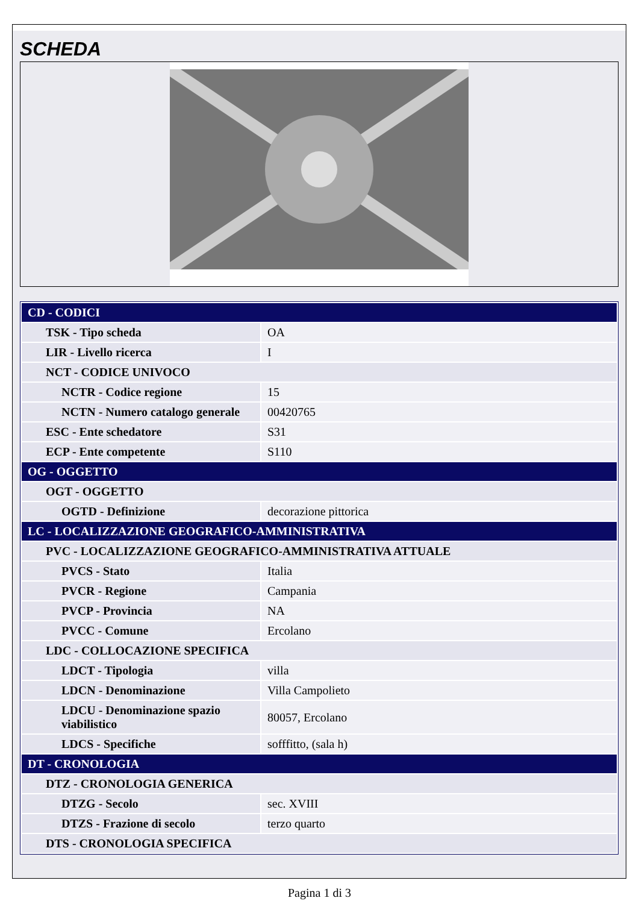SCHEDA
| CD - CODICI | |
| TSK - Tipo scheda | OA |
| LIR - Livello ricerca | I |
| NCT - CODICE UNIVOCO | |
| NCTR - Codice regione | 15 |
| NCTN - Numero catalogo generale | 00420765 |
| ESC - Ente schedatore | S31 |
| ECP - Ente competente | S110 |
| OG - OGGETTO | |
| OGT - OGGETTO | |
| OGTD - Definizione | decorazione pittorica |
| LC - LOCALIZZAZIONE GEOGRAFICO-AMMINISTRATIVA | |
| PVC - LOCALIZZAZIONE GEOGRAFICO-AMMINISTRATIVA ATTUALE | |
| PVCS - Stato | Italia |
| PVCR - Regione | Campania |
| PVCP - Provincia | NA |
| PVCC - Comune | Ercolano |
| LDC - COLLOCAZIONE SPECIFICA | |
| LDCT - Tipologia | villa |
| LDCN - Denominazione | Villa Campolieto |
| LDCU - Denominazione spazio viabilistico | 80057, Ercolano |
| LDCS - Specifiche | sofffitto, (sala h) |
| DT - CRONOLOGIA | |
| DTZ - CRONOLOGIA GENERICA | |
| DTZG - Secolo | sec. XVIII |
| DTZS - Frazione di secolo | terzo quarto |
| DTS - CRONOLOGIA SPECIFICA | |
Pagina 1 di 3